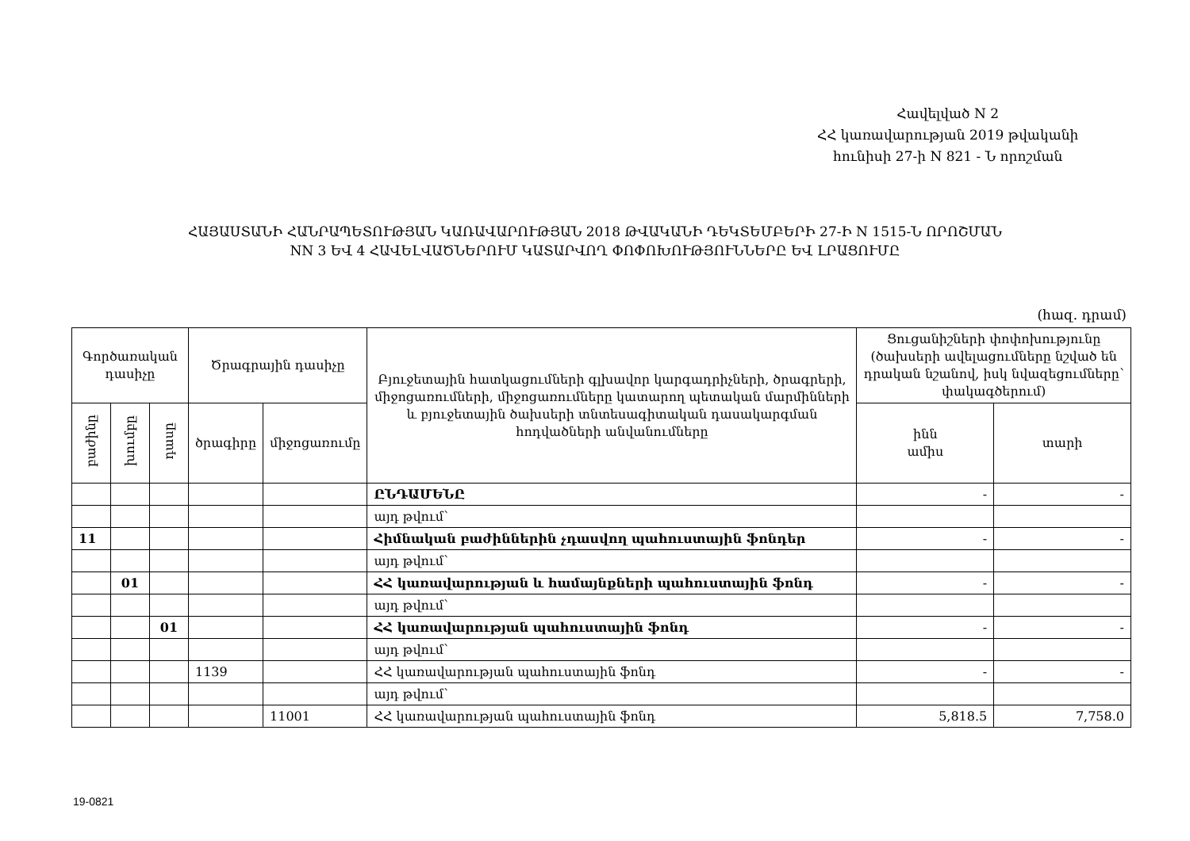Հավելված N 2
ՀՀ կառավարության 2019 թվականի
հունիսի 27-ի N 821 - Ն որոշման
ՀԱՅԱՍՏԱՆԻ ՀԱՆՐԱՊԵՏՈՒԹՅԱՆ ԿԱՌԱՎԱՐՈՒԹՅԱՆ 2018 ԹՎԱԿԱՆԻ ԴԵԿՏԵՄԲԵՐԻ 27-Ի N 1515-Ն ՈՐՈՇՄԱՆ
NN 3 ԵՎ 4 ՀԱՎԵԼՎԱԾՆԵՐՈՒՄ ԿԱՏԱՐՎՈՂ ՓՈՓՈԽՈՒԹՅՈՒՆՆԵՐԸ ԵՎ ԼՐԱՑՈՒՄԸ
(հազ. դրամ)
| Գործառական դասիչը | | | Ծրագրային դասիչը | | Բյուջետային հատկացումների գլխավոր կարգադրիչների, ծրագրերի, միջոցառումների, միջոցառումները կատարող պետական մարմինների և բյուջետային ծախսերի տնտեսագիտական դասակարգման հոդվածների անվանումները | Ցուցանիշների փոփոխությունը (ծախսերի ավելացումները նշված են դրական նշանով, իսկ նվազեցումները՝ փակագծերում) | |
| --- | --- | --- | --- | --- | --- | --- | --- |
| բաժինը | խումբը | դասը | ծրագիրը | միջոցառումը | | ինն ամիս | տարի |
| | | | | | ԸՆԴԱՄԵՆԸ | - | - |
| | | | | | այդ թվում՝ | | |
| 11 | | | | | Հիմնական բաժիններին չդասվող պահուստային ֆոնդեր | - | - |
| | | | | | այդ թվում՝ | | |
| | 01 | | | | ՀՀ կառավարության և համայնքների պահուստային ֆոնդ | - | - |
| | | | | | այդ թվում՝ | | |
| | | 01 | | | ՀՀ կառավարության պահուստային ֆոնդ | - | - |
| | | | | | այդ թվում՝ | | |
| | | | 1139 | | ՀՀ կառավարության պահուստային ֆոնդ | - | - |
| | | | | | այդ թվում՝ | | |
| | | | | 11001 | ՀՀ կառավարության պահուստային ֆոնդ | 5,818.5 | 7,758.0 |
19-0821